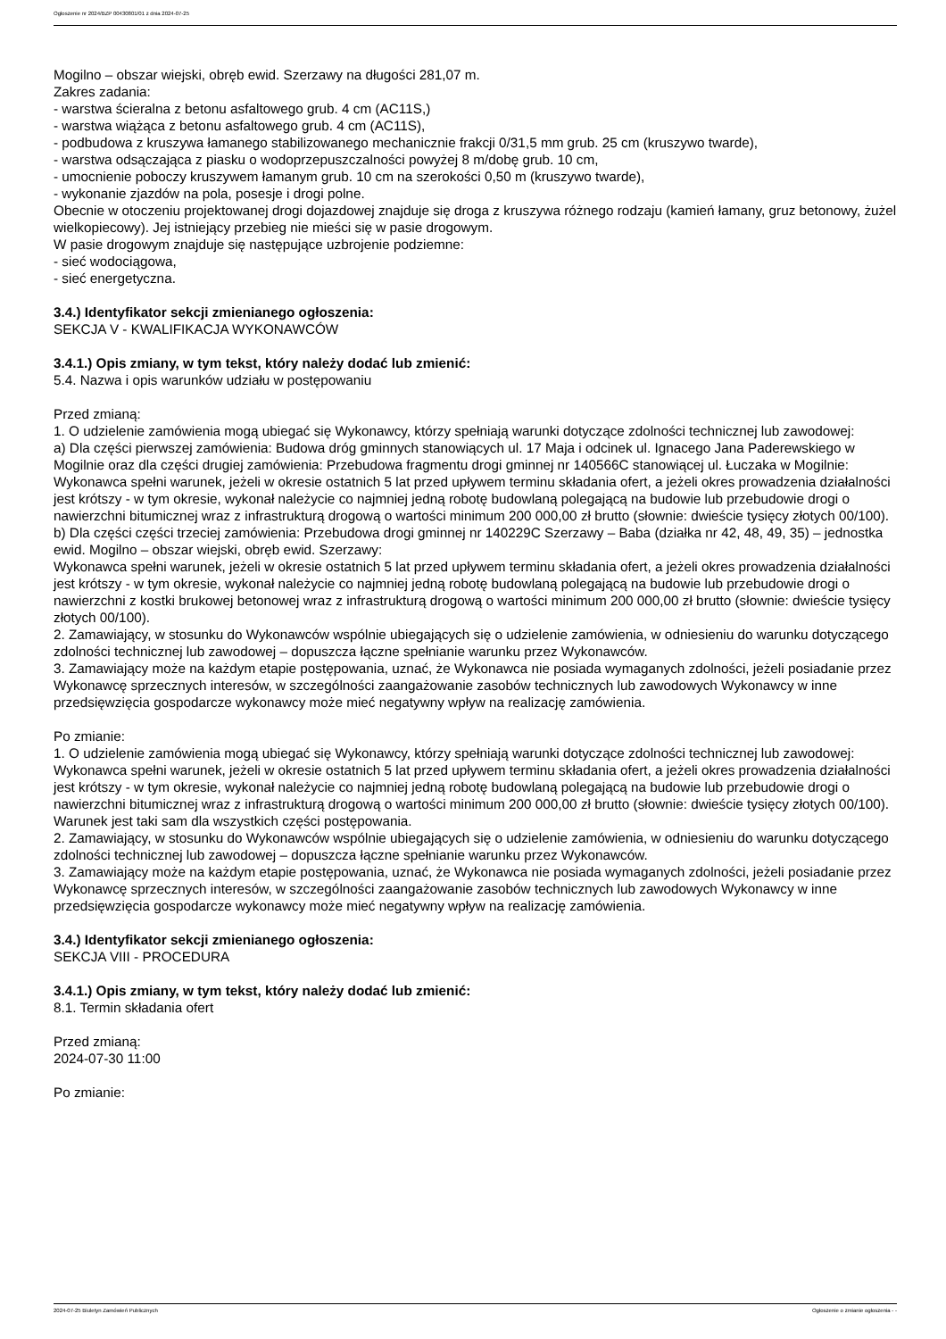Ogłoszenie nr 2024/BZP 00430801/01 z dnia 2024-07-25
Mogilno – obszar wiejski, obręb ewid. Szerzawy na długości 281,07 m.
Zakres zadania:
- warstwa ścieralna z betonu asfaltowego grub. 4 cm (AC11S,)
- warstwa wiążąca z betonu asfaltowego grub. 4 cm (AC11S),
- podbudowa z kruszywa łamanego stabilizowanego mechanicznie frakcji 0/31,5 mm grub. 25 cm (kruszywo twarde),
- warstwa odsączająca z piasku o wodoprzepuszczalności powyżej 8 m/dobę grub. 10 cm,
- umocnienie poboczy kruszywem łamanym grub. 10 cm na szerokości 0,50 m (kruszywo twarde),
- wykonanie zjazdów na pola, posesje i drogi polne.
Obecnie w otoczeniu projektowanej drogi dojazdowej znajduje się droga z kruszywa różnego rodzaju (kamień łamany, gruz betonowy, żużel wielkopiecowy). Jej istniejący przebieg nie mieści się w pasie drogowym.
W pasie drogowym znajduje się następujące uzbrojenie podziemne:
- sieć wodociągowa,
- sieć energetyczna.
3.4.) Identyfikator sekcji zmienianego ogłoszenia:
SEKCJA V - KWALIFIKACJA WYKONAWCÓW
3.4.1.) Opis zmiany, w tym tekst, który należy dodać lub zmienić:
5.4. Nazwa i opis warunków udziału w postępowaniu
Przed zmianą:
1. O udzielenie zamówienia mogą ubiegać się Wykonawcy, którzy spełniają warunki dotyczące zdolności technicznej lub zawodowej:
a) Dla części pierwszej zamówienia: Budowa dróg gminnych stanowiących ul. 17 Maja i odcinek ul. Ignacego Jana Paderewskiego w Mogilnie oraz dla części drugiej zamówienia: Przebudowa fragmentu drogi gminnej nr 140566C stanowiącej ul. Łuczaka w Mogilnie:
Wykonawca spełni warunek, jeżeli w okresie ostatnich 5 lat przed upływem terminu składania ofert, a jeżeli okres prowadzenia działalności jest krótszy - w tym okresie, wykonał należycie co najmniej jedną robotę budowlaną polegającą na budowie lub przebudowie drogi o nawierzchni bitumicznej wraz z infrastrukturą drogową o wartości minimum 200 000,00 zł brutto (słownie: dwieście tysięcy złotych 00/100).
b) Dla części części trzeciej zamówienia: Przebudowa drogi gminnej nr 140229C Szerzawy – Baba (działka nr 42, 48, 49, 35) – jednostka ewid. Mogilno – obszar wiejski, obręb ewid. Szerzawy:
Wykonawca spełni warunek, jeżeli w okresie ostatnich 5 lat przed upływem terminu składania ofert, a jeżeli okres prowadzenia działalności jest krótszy - w tym okresie, wykonał należycie co najmniej jedną robotę budowlaną polegającą na budowie lub przebudowie drogi o nawierzchni z kostki brukowej betonowej wraz z infrastrukturą drogową o wartości minimum 200 000,00 zł brutto (słownie: dwieście tysięcy złotych 00/100).
2. Zamawiający, w stosunku do Wykonawców wspólnie ubiegających się o udzielenie zamówienia, w odniesieniu do warunku dotyczącego zdolności technicznej lub zawodowej – dopuszcza łączne spełnianie warunku przez Wykonawców.
3. Zamawiający może na każdym etapie postępowania, uznać, że Wykonawca nie posiada wymaganych zdolności, jeżeli posiadanie przez Wykonawcę sprzecznych interesów, w szczególności zaangażowanie zasobów technicznych lub zawodowych Wykonawcy w inne przedsięwzięcia gospodarcze wykonawcy może mieć negatywny wpływ na realizację zamówienia.
Po zmianie:
1. O udzielenie zamówienia mogą ubiegać się Wykonawcy, którzy spełniają warunki dotyczące zdolności technicznej lub zawodowej:
Wykonawca spełni warunek, jeżeli w okresie ostatnich 5 lat przed upływem terminu składania ofert, a jeżeli okres prowadzenia działalności jest krótszy - w tym okresie, wykonał należycie co najmniej jedną robotę budowlaną polegającą na budowie lub przebudowie drogi o nawierzchni bitumicznej wraz z infrastrukturą drogową o wartości minimum 200 000,00 zł brutto (słownie: dwieście tysięcy złotych 00/100).
Warunek jest taki sam dla wszystkich części postępowania.
2. Zamawiający, w stosunku do Wykonawców wspólnie ubiegających się o udzielenie zamówienia, w odniesieniu do warunku dotyczącego zdolności technicznej lub zawodowej – dopuszcza łączne spełnianie warunku przez Wykonawców.
3. Zamawiający może na każdym etapie postępowania, uznać, że Wykonawca nie posiada wymaganych zdolności, jeżeli posiadanie przez Wykonawcę sprzecznych interesów, w szczególności zaangażowanie zasobów technicznych lub zawodowych Wykonawcy w inne przedsięwzięcia gospodarcze wykonawcy może mieć negatywny wpływ na realizację zamówienia.
3.4.) Identyfikator sekcji zmienianego ogłoszenia:
SEKCJA VIII - PROCEDURA
3.4.1.) Opis zmiany, w tym tekst, który należy dodać lub zmienić:
8.1. Termin składania ofert
Przed zmianą:
2024-07-30 11:00
Po zmianie:
2024-07-25 Biuletyn Zamówień Publicznych Ogłoszenie o zmianie ogłoszenia - -